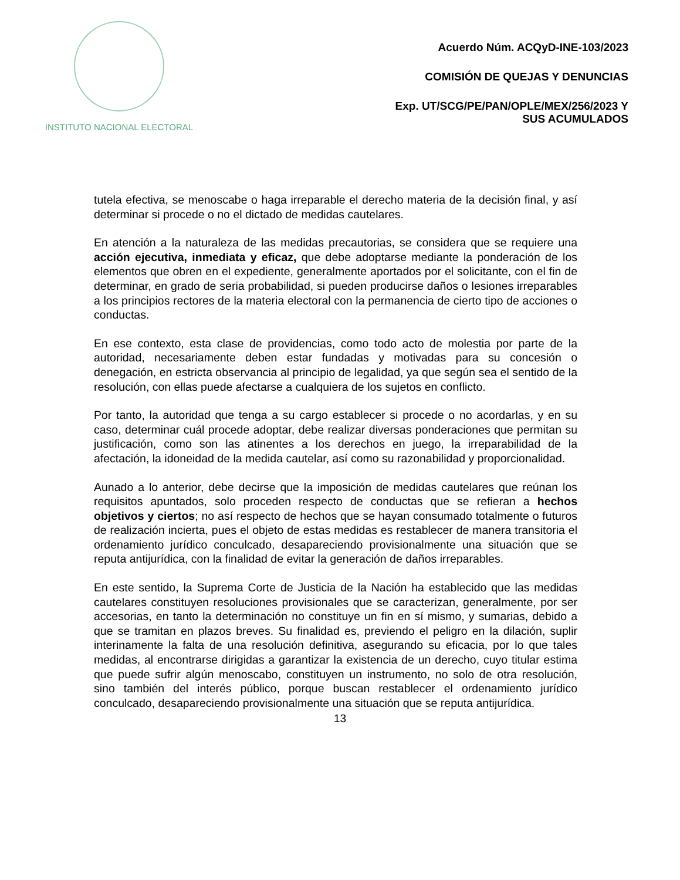INSTITUTO NACIONAL ELECTORAL
Acuerdo Núm. ACQyD-INE-103/2023
COMISIÓN DE QUEJAS Y DENUNCIAS
Exp. UT/SCG/PE/PAN/OPLE/MEX/256/2023 Y
SUS ACUMULADOS
tutela efectiva, se menoscabe o haga irreparable el derecho materia de la decisión final, y así determinar si procede o no el dictado de medidas cautelares.
En atención a la naturaleza de las medidas precautorias, se considera que se requiere una acción ejecutiva, inmediata y eficaz, que debe adoptarse mediante la ponderación de los elementos que obren en el expediente, generalmente aportados por el solicitante, con el fin de determinar, en grado de seria probabilidad, si pueden producirse daños o lesiones irreparables a los principios rectores de la materia electoral con la permanencia de cierto tipo de acciones o conductas.
En ese contexto, esta clase de providencias, como todo acto de molestia por parte de la autoridad, necesariamente deben estar fundadas y motivadas para su concesión o denegación, en estricta observancia al principio de legalidad, ya que según sea el sentido de la resolución, con ellas puede afectarse a cualquiera de los sujetos en conflicto.
Por tanto, la autoridad que tenga a su cargo establecer si procede o no acordarlas, y en su caso, determinar cuál procede adoptar, debe realizar diversas ponderaciones que permitan su justificación, como son las atinentes a los derechos en juego, la irreparabilidad de la afectación, la idoneidad de la medida cautelar, así como su razonabilidad y proporcionalidad.
Aunado a lo anterior, debe decirse que la imposición de medidas cautelares que reúnan los requisitos apuntados, solo proceden respecto de conductas que se refieran a hechos objetivos y ciertos; no así respecto de hechos que se hayan consumado totalmente o futuros de realización incierta, pues el objeto de estas medidas es restablecer de manera transitoria el ordenamiento jurídico conculcado, desapareciendo provisionalmente una situación que se reputa antijurídica, con la finalidad de evitar la generación de daños irreparables.
En este sentido, la Suprema Corte de Justicia de la Nación ha establecido que las medidas cautelares constituyen resoluciones provisionales que se caracterizan, generalmente, por ser accesorias, en tanto la determinación no constituye un fin en sí mismo, y sumarias, debido a que se tramitan en plazos breves. Su finalidad es, previendo el peligro en la dilación, suplir interinamente la falta de una resolución definitiva, asegurando su eficacia, por lo que tales medidas, al encontrarse dirigidas a garantizar la existencia de un derecho, cuyo titular estima que puede sufrir algún menoscabo, constituyen un instrumento, no solo de otra resolución, sino también del interés público, porque buscan restablecer el ordenamiento jurídico conculcado, desapareciendo provisionalmente una situación que se reputa antijurídica.
13